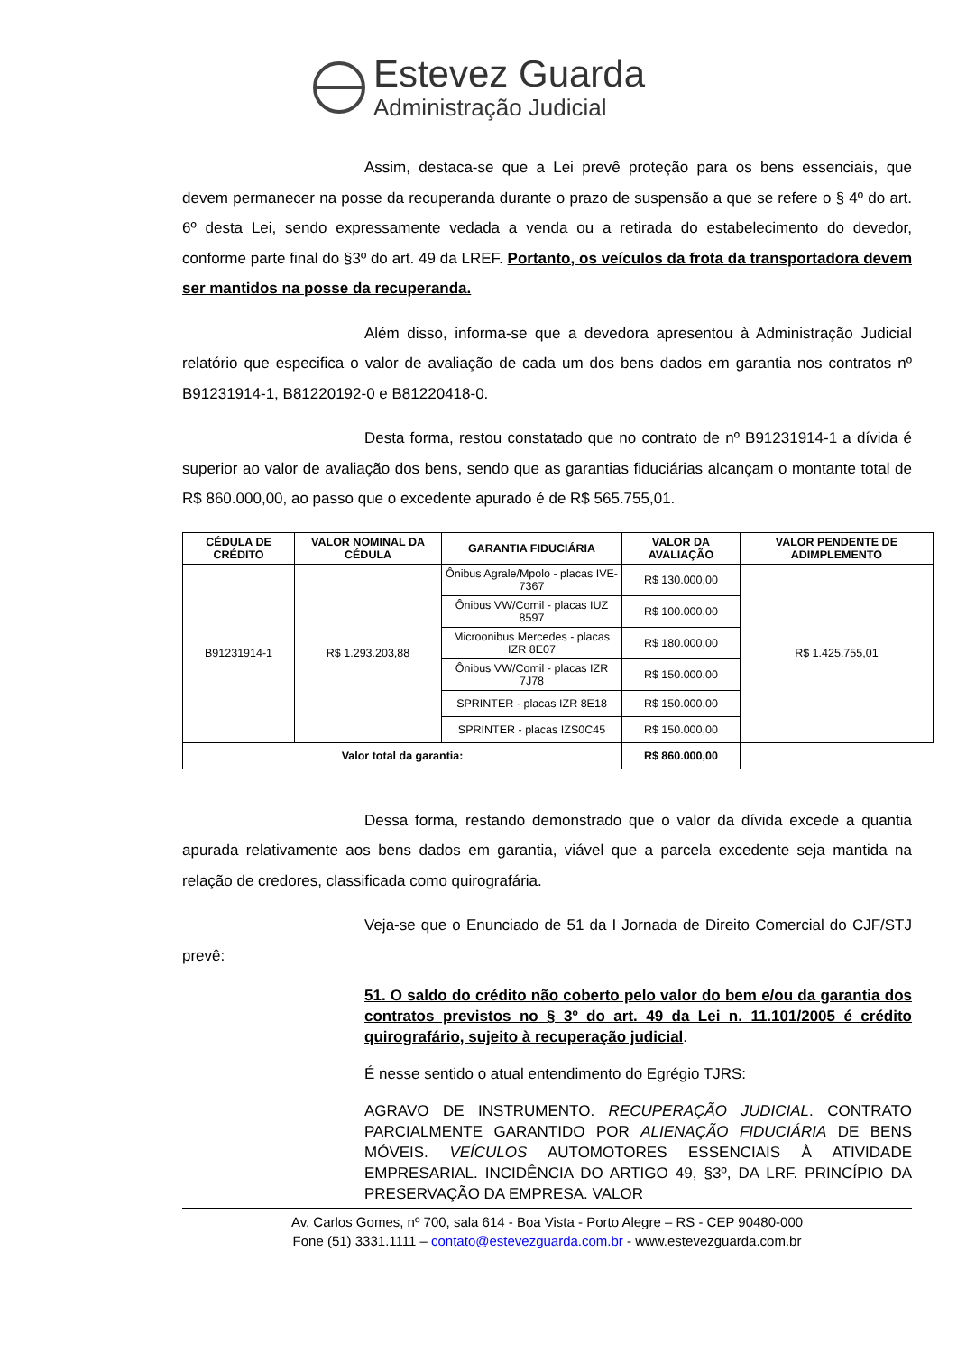Estevez Guarda
Administração Judicial
Assim, destaca-se que a Lei prevê proteção para os bens essenciais, que devem permanecer na posse da recuperanda durante o prazo de suspensão a que se refere o § 4º do art. 6º desta Lei, sendo expressamente vedada a venda ou a retirada do estabelecimento do devedor, conforme parte final do §3º do art. 49 da LREF. Portanto, os veículos da frota da transportadora devem ser mantidos na posse da recuperanda.
Além disso, informa-se que a devedora apresentou à Administração Judicial relatório que especifica o valor de avaliação de cada um dos bens dados em garantia nos contratos nº B91231914-1, B81220192-0 e B81220418-0.
Desta forma, restou constatado que no contrato de nº B91231914-1 a dívida é superior ao valor de avaliação dos bens, sendo que as garantias fiduciárias alcançam o montante total de R$ 860.000,00, ao passo que o excedente apurado é de R$ 565.755,01.
| CÉDULA DE CRÉDITO | VALOR NOMINAL DA CÉDULA | GARANTIA FIDUCIÁRIA | VALOR DA AVALIAÇÃO | VALOR PENDENTE DE ADIMPLEMENTO |
| --- | --- | --- | --- | --- |
| B91231914-1 | R$ 1.293.203,88 | Ônibus Agrale/Mpolo - placas IVE-7367 | R$ 130.000,00 | R$ 1.425.755,01 |
| | | Ônibus VW/Comil - placas IUZ 8597 | R$ 100.000,00 | |
| | | Microonibus Mercedes - placas IZR 8E07 | R$ 180.000,00 | |
| | | Ônibus VW/Comil - placas IZR 7J78 | R$ 150.000,00 | |
| | | SPRINTER - placas IZR 8E18 | R$ 150.000,00 | |
| | | SPRINTER - placas IZS0C45 | R$ 150.000,00 | |
| Valor total da garantia: | | | R$ 860.000,00 | |
Dessa forma, restando demonstrado que o valor da dívida excede a quantia apurada relativamente aos bens dados em garantia, viável que a parcela excedente seja mantida na relação de credores, classificada como quirografária.
Veja-se que o Enunciado de 51 da I Jornada de Direito Comercial do CJF/STJ prevê:
51. O saldo do crédito não coberto pelo valor do bem e/ou da garantia dos contratos previstos no § 3º do art. 49 da Lei n. 11.101/2005 é crédito quirografário, sujeito à recuperação judicial.
É nesse sentido o atual entendimento do Egrégio TJRS:
AGRAVO DE INSTRUMENTO. RECUPERAÇÃO JUDICIAL. CONTRATO PARCIALMENTE GARANTIDO POR ALIENAÇÃO FIDUCIÁRIA DE BENS MÓVEIS. VEÍCULOS AUTOMOTORES ESSENCIAIS À ATIVIDADE EMPRESARIAL. INCIDÊNCIA DO ARTIGO 49, §3º, DA LRF. PRINCÍPIO DA PRESERVAÇÃO DA EMPRESA. VALOR
Av. Carlos Gomes, nº 700, sala 614 - Boa Vista - Porto Alegre – RS - CEP 90480-000
Fone (51) 3331.1111 – contato@estevezguarda.com.br - www.estevezguarda.com.br